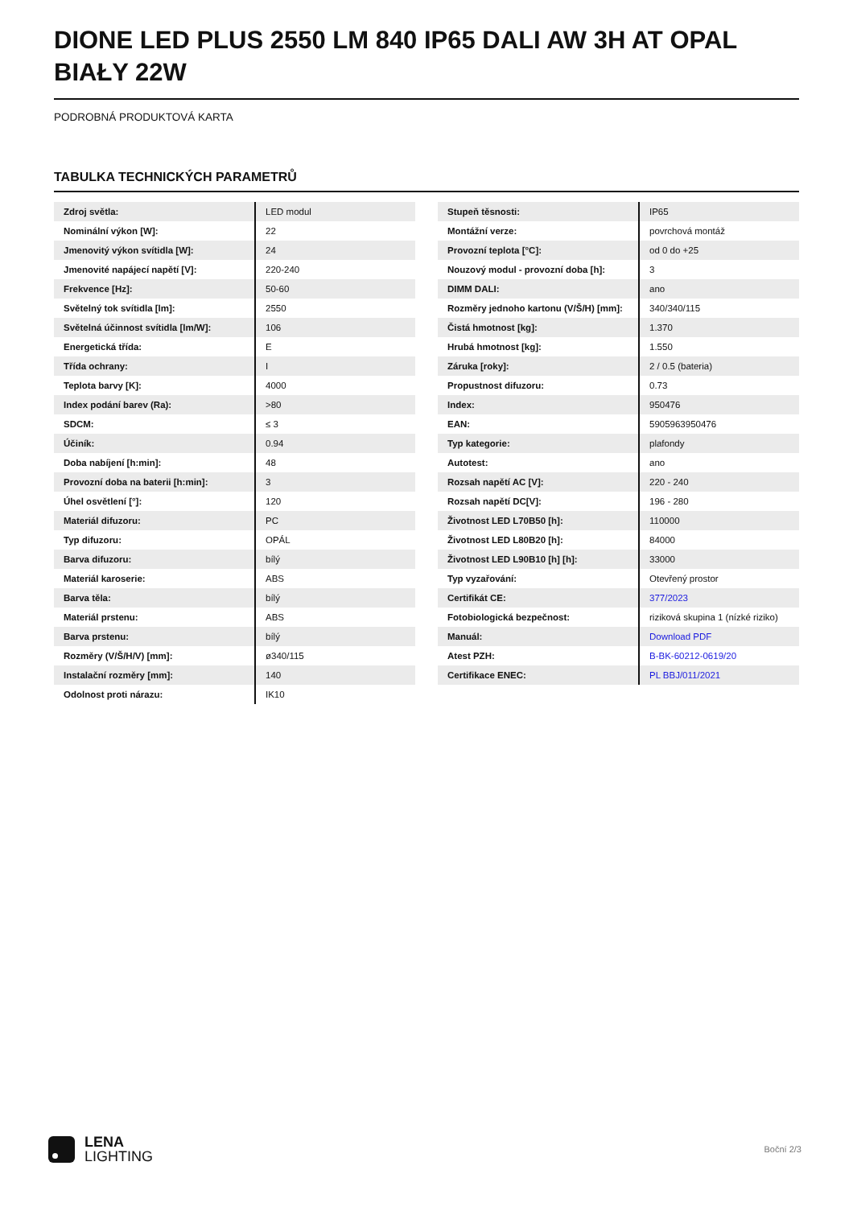DIONE LED PLUS 2550 LM 840 IP65 DALI AW 3H AT OPAL BIAŁY 22W
PODROBNÁ PRODUKTOVÁ KARTA
TABULKA TECHNICKÝCH PARAMETRŮ
| Zdroj světla: | LED modul |
| Nominální výkon [W]: | 22 |
| Jmenovitý výkon svítidla [W]: | 24 |
| Jmenovité napájecí napětí [V]: | 220-240 |
| Frekvence [Hz]: | 50-60 |
| Světelný tok svítidla [lm]: | 2550 |
| Světelná účinnost svítidla [lm/W]: | 106 |
| Energetická třída: | E |
| Třída ochrany: | I |
| Teplota barvy [K]: | 4000 |
| Index podání barev (Ra): | >80 |
| SDCM: | ≤ 3 |
| Účiník: | 0.94 |
| Doba nabíjení [h:min]: | 48 |
| Provozní doba na baterii [h:min]: | 3 |
| Úhel osvětlení [°]: | 120 |
| Materiál difuzoru: | PC |
| Typ difuzoru: | OPÁL |
| Barva difuzoru: | bílý |
| Materiál karoserie: | ABS |
| Barva těla: | bílý |
| Materiál prstenu: | ABS |
| Barva prstenu: | bílý |
| Rozměry (V/Š/H/V) [mm]: | ø340/115 |
| Instalační rozměry [mm]: | 140 |
| Odolnost proti nárazu: | IK10 |
| Stupeň těsnosti: | IP65 |
| Montážní verze: | povrchová montáž |
| Provozní teplota [°C]: | od 0 do +25 |
| Nouzový modul - provozní doba [h]: | 3 |
| DIMM DALI: | ano |
| Rozměry jednoho kartonu (V/Š/H) [mm]: | 340/340/115 |
| Čistá hmotnost [kg]: | 1.370 |
| Hrubá hmotnost [kg]: | 1.550 |
| Záruka [roky]: | 2 / 0.5 (bateria) |
| Propustnost difuzoru: | 0.73 |
| Index: | 950476 |
| EAN: | 5905963950476 |
| Typ kategorie: | plafondy |
| Autotest: | ano |
| Rozsah napětí AC [V]: | 220 - 240 |
| Rozsah napětí DC[V]: | 196 - 280 |
| Životnost LED L70B50 [h]: | 110000 |
| Životnost LED L80B20 [h]: | 84000 |
| Životnost LED L90B10 [h] [h]: | 33000 |
| Typ vyzařování: | Otevřený prostor |
| Certifikát CE: | 377/2023 |
| Fotobiologická bezpečnost: | riziková skupina 1 (nízké riziko) |
| Manuál: | Download PDF |
| Atest PZH: | B-BK-60212-0619/20 |
| Certifikace ENEC: | PL BBJ/011/2021 |
LENA
LIGHTING
Boční 2/3